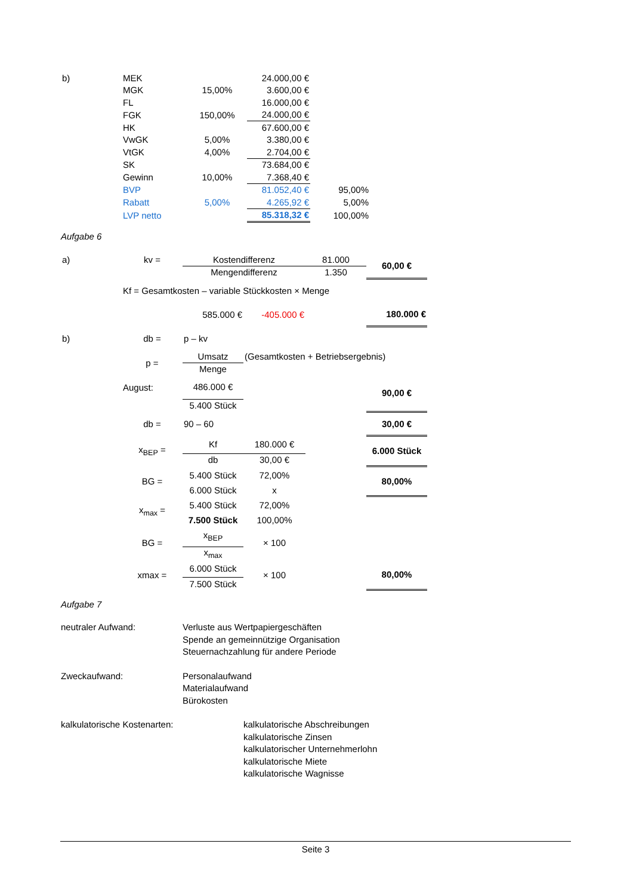| b) | MEK | | 24.000,00 € | |
| | MGK | 15,00% | 3.600,00 € | |
| | FL | | 16.000,00 € | |
| | FGK | 150,00% | 24.000,00 € | |
| | HK | | 67.600,00 € | |
| | VwGK | 5,00% | 3.380,00 € | |
| | VtGK | 4,00% | 2.704,00 € | |
| | SK | | 73.684,00 € | |
| | Gewinn | 10,00% | 7.368,40 € | |
| | BVP | | 81.052,40 € | 95,00% |
| | Rabatt | 5,00% | 4.265,92 € | 5,00% |
| | LVP netto | | 85.318,32 € | 100,00% |
Aufgabe 6
| a) | kv = | Kostendifferenz | | 81.000 | 60,00 € |
| | | Mengendifferenz | | 1.350 | |
| | Kf = Gesamtkosten – variable Stückkosten × Menge | | | | |
| | | 585.000 € | -405.000 € | | 180.000 € |
| b) | db = | p – kv | | | |
| | p = | Umsatz | (Gesamtkosten + Betriebsergebnis) | | |
| | | Menge | | | |
| | August: | 486.000 € | | | 90,00 € |
| | | 5.400 Stück | | | |
| | db = | 90 – 60 | | | 30,00 € |
| | x<sub>BEP</sub> = | Kf | 180.000 € | | 6.000 Stück |
| | | db | 30,00 € | | |
| | BG = | 5.400 Stück | 72,00% | | 80,00% |
| | | 6.000 Stück | x | | |
| | x<sub>max</sub> = | 5.400 Stück | 72,00% | | |
| | | 7.500 Stück | 100,00% | | |
| | BG = | x<sub>BEP</sub> | × 100 | | |
| | | x<sub>max</sub> | | | |
| | xmax = | 6.000 Stück | × 100 | | 80,00% |
| | | 7.500 Stück | | | |
Aufgabe 7
neutraler Aufwand: Verluste aus Wertpapiergeschäften
Spende an gemeinnützige Organisation
Steuernachzahlung für andere Periode
Zweckaufwand: Personalaufwand
Materialaufwand
Bürokosten
kalkulatorische Kostenarten: kalkulatorische Abschreibungen
kalkulatorische Zinsen
kalkulatorischer Unternehmerlohn
kalkulatorische Miete
kalkulatorische Wagnisse
Seite 3